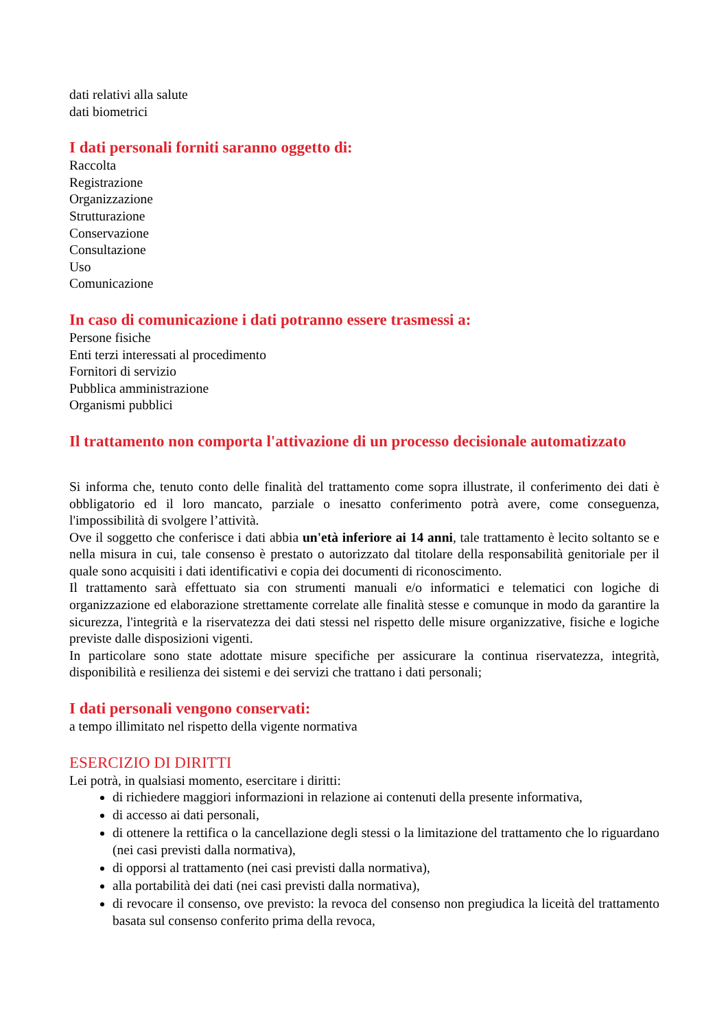dati relativi alla salute
dati biometrici
I dati personali forniti saranno oggetto di:
Raccolta
Registrazione
Organizzazione
Strutturazione
Conservazione
Consultazione
Uso
Comunicazione
In caso di comunicazione i dati potranno essere trasmessi a:
Persone fisiche
Enti terzi interessati al procedimento
Fornitori di servizio
Pubblica amministrazione
Organismi pubblici
Il trattamento non comporta l'attivazione di un processo decisionale automatizzato
Si informa che, tenuto conto delle finalità del trattamento come sopra illustrate, il conferimento dei dati è obbligatorio ed il loro mancato, parziale o inesatto conferimento potrà avere, come conseguenza, l'impossibilità di svolgere l’attività.
Ove il soggetto che conferisce i dati abbia un'età inferiore ai 14 anni, tale trattamento è lecito soltanto se e nella misura in cui, tale consenso è prestato o autorizzato dal titolare della responsabilità genitoriale per il quale sono acquisiti i dati identificativi e copia dei documenti di riconoscimento.
Il trattamento sarà effettuato sia con strumenti manuali e/o informatici e telematici con logiche di organizzazione ed elaborazione strettamente correlate alle finalità stesse e comunque in modo da garantire la sicurezza, l'integrità e la riservatezza dei dati stessi nel rispetto delle misure organizzative, fisiche e logiche previste dalle disposizioni vigenti.
In particolare sono state adottate misure specifiche per assicurare la continua riservatezza, integrità, disponibilità e resilienza dei sistemi e dei servizi che trattano i dati personali;
I dati personali vengono conservati:
a tempo illimitato nel rispetto della vigente normativa
ESERCIZIO DI DIRITTI
Lei potrà, in qualsiasi momento, esercitare i diritti:
di richiedere maggiori informazioni in relazione ai contenuti della presente informativa,
di accesso ai dati personali,
di ottenere la rettifica o la cancellazione degli stessi o la limitazione del trattamento che lo riguardano (nei casi previsti dalla normativa),
di opporsi al trattamento (nei casi previsti dalla normativa),
alla portabilità dei dati (nei casi previsti dalla normativa),
di revocare il consenso, ove previsto: la revoca del consenso non pregiudica la liceità del trattamento basata sul consenso conferito prima della revoca,